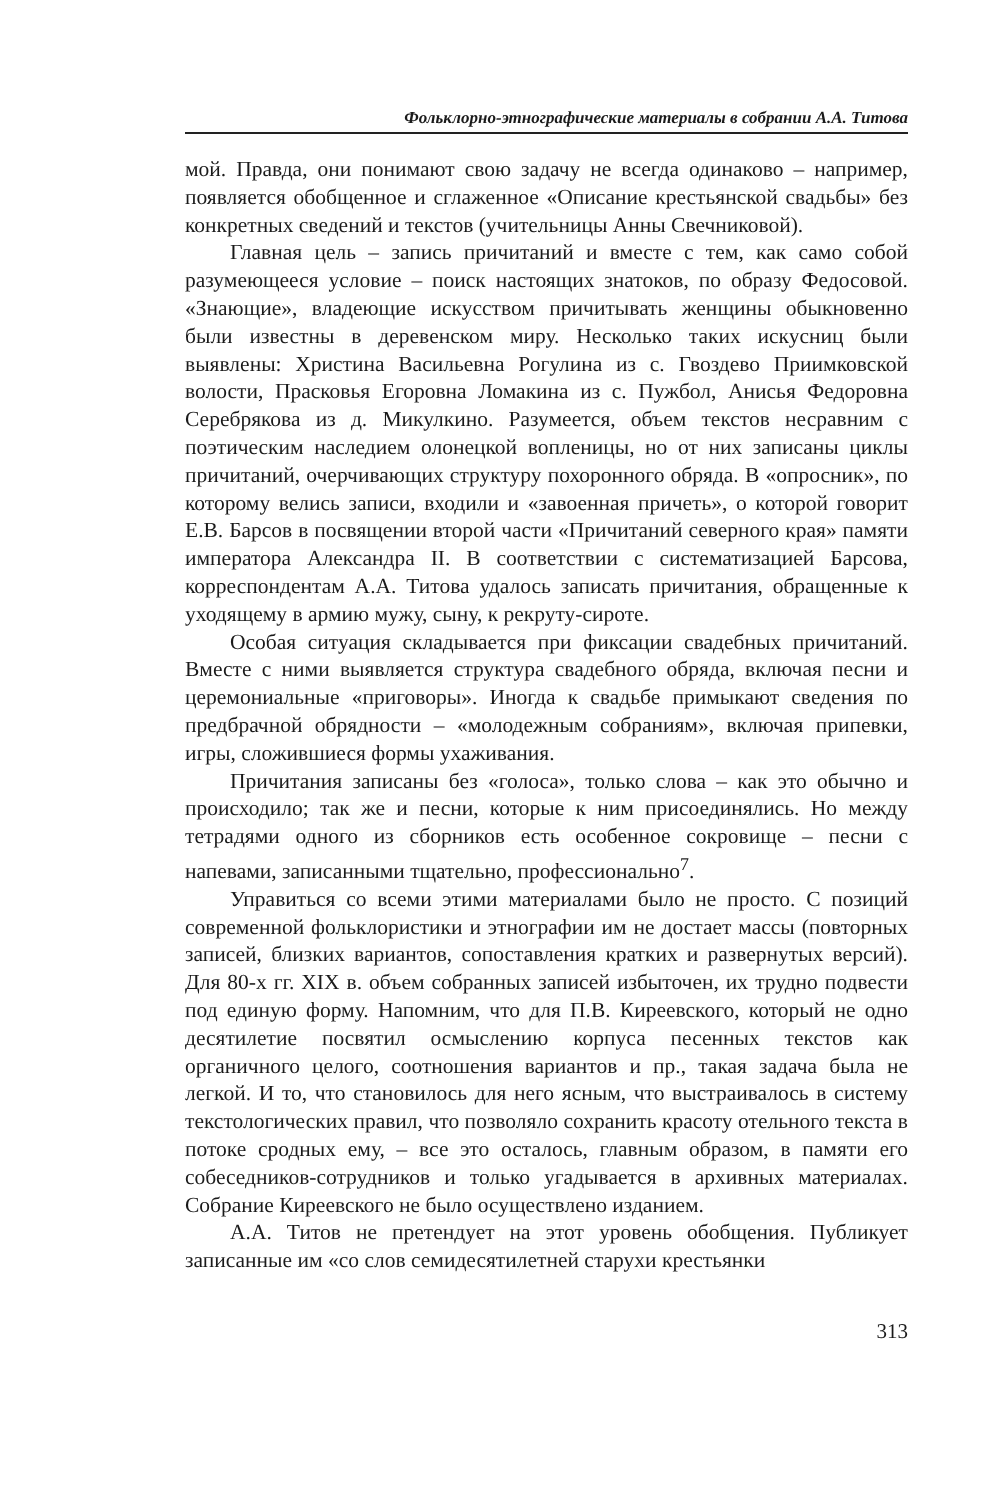Фольклорно-этнографические материалы в собрании А.А. Титова
мой. Правда, они понимают свою задачу не всегда одинаково – например, появляется обобщенное и сглаженное «Описание крестьянской свадьбы» без конкретных сведений и текстов (учительницы Анны Свечниковой).
Главная цель – запись причитаний и вместе с тем, как само собой разумеющееся условие – поиск настоящих знатоков, по образу Федосовой. «Знающие», владеющие искусством причитывать женщины обыкновенно были известны в деревенском миру. Несколько таких искусниц были выявлены: Христина Васильевна Рогулина из с. Гвоздево Приимковской волости, Прасковья Егоровна Ломакина из с. Пужбол, Анисья Федоровна Серебрякова из д. Микулкино. Разумеется, объем текстов несравним с поэтическим наследием олонецкой вопленицы, но от них записаны циклы причитаний, очерчивающих структуру похоронного обряда. В «опросник», по которому велись записи, входили и «завоенная причеть», о которой говорит Е.В. Барсов в посвящении второй части «Причитаний северного края» памяти императора Александра II. В соответствии с систематизацией Барсова, корреспондентам А.А. Титова удалось записать причитания, обращенные к уходящему в армию мужу, сыну, к рекруту-сироте.
Особая ситуация складывается при фиксации свадебных причитаний. Вместе с ними выявляется структура свадебного обряда, включая песни и церемониальные «приговоры». Иногда к свадьбе примыкают сведения по предбрачной обрядности – «молодежным собраниям», включая припевки, игры, сложившиеся формы ухаживания.
Причитания записаны без «голоса», только слова – как это обычно и происходило; так же и песни, которые к ним присоединялись. Но между тетрадями одного из сборников есть особенное сокровище – песни с напевами, записанными тщательно, профессионально<sup>7</sup>.
Управиться со всеми этими материалами было не просто. С позиций современной фольклористики и этнографии им не достает массы (повторных записей, близких вариантов, сопоставления кратких и развернутых версий). Для 80-х гг. XIX в. объем собранных записей избыточен, их трудно подвести под единую форму. Напомним, что для П.В. Киреевского, который не одно десятилетие посвятил осмыслению корпуса песенных текстов как органичного целого, соотношения вариантов и пр., такая задача была не легкой. И то, что становилось для него ясным, что выстраивалось в систему текстологических правил, что позволяло сохранить красоту отельного текста в потоке сродных ему, – все это осталось, главным образом, в памяти его собеседников-сотрудников и только угадывается в архивных материалах. Собрание Киреевского не было осуществлено изданием.
А.А. Титов не претендует на этот уровень обобщения. Публикует записанные им «со слов семидесятилетней старухи крестьянки
313